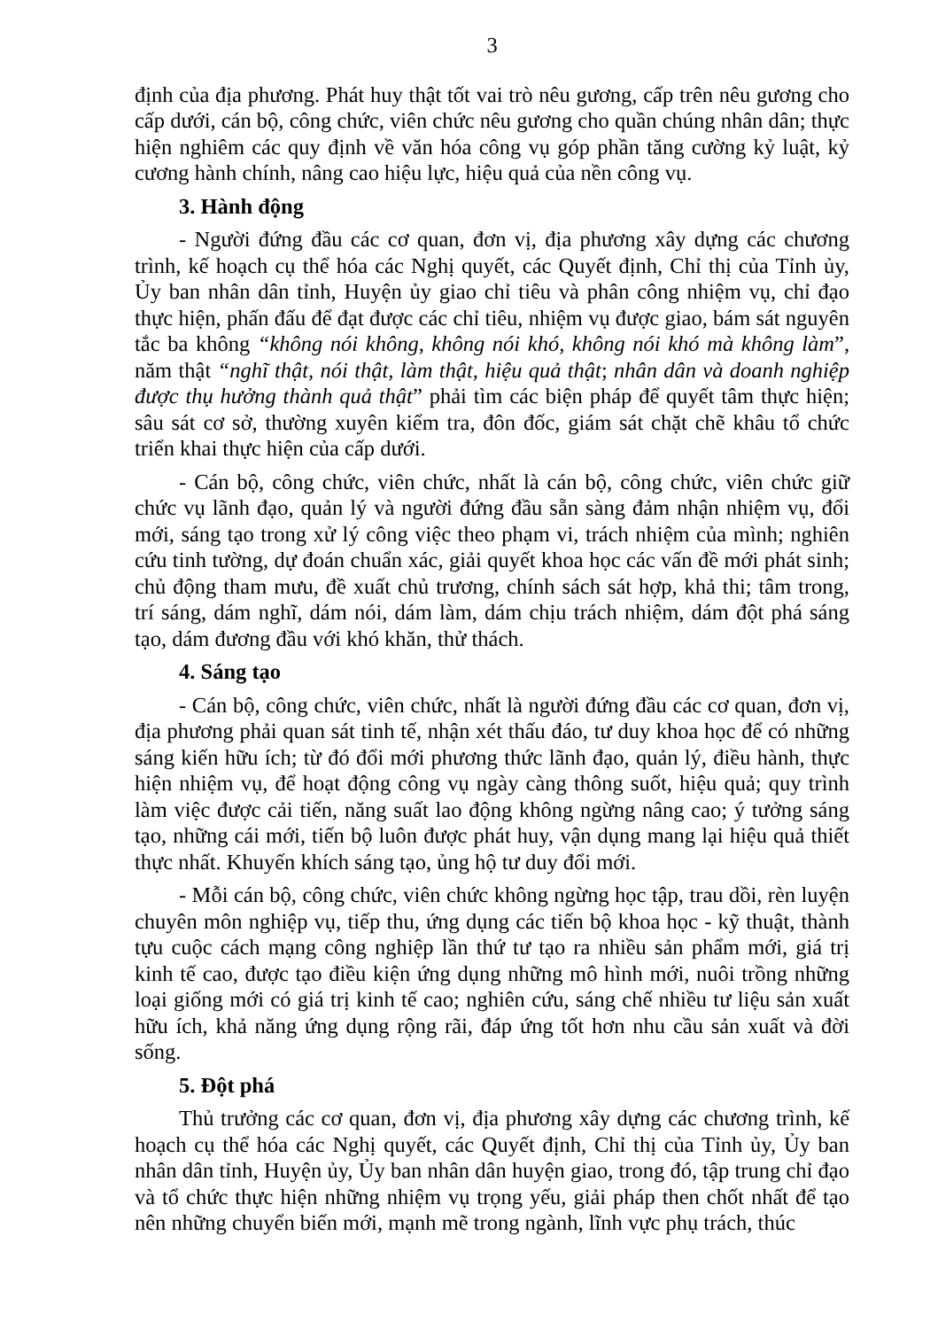3
định của địa phương. Phát huy thật tốt vai trò nêu gương, cấp trên nêu gương cho cấp dưới, cán bộ, công chức, viên chức nêu gương cho quần chúng nhân dân; thực hiện nghiêm các quy định về văn hóa công vụ góp phần tăng cường kỷ luật, kỷ cương hành chính, nâng cao hiệu lực, hiệu quả của nền công vụ.
3. Hành động
- Người đứng đầu các cơ quan, đơn vị, địa phương xây dựng các chương trình, kế hoạch cụ thể hóa các Nghị quyết, các Quyết định, Chỉ thị của Tỉnh ủy, Ủy ban nhân dân tỉnh, Huyện ủy giao chỉ tiêu và phân công nhiệm vụ, chỉ đạo thực hiện, phấn đấu để đạt được các chỉ tiêu, nhiệm vụ được giao, bám sát nguyên tắc ba không “không nói không, không nói khó, không nói khó mà không làm”, năm thật “nghĩ thật, nói thật, làm thật, hiệu quả thật; nhân dân và doanh nghiệp được thụ hưởng thành quả thật” phải tìm các biện pháp để quyết tâm thực hiện; sâu sát cơ sở, thường xuyên kiểm tra, đôn đốc, giám sát chặt chẽ khâu tổ chức triển khai thực hiện của cấp dưới.
- Cán bộ, công chức, viên chức, nhất là cán bộ, công chức, viên chức giữ chức vụ lãnh đạo, quản lý và người đứng đầu sẵn sàng đảm nhận nhiệm vụ, đổi mới, sáng tạo trong xử lý công việc theo phạm vi, trách nhiệm của mình; nghiên cứu tinh tường, dự đoán chuẩn xác, giải quyết khoa học các vấn đề mới phát sinh; chủ động tham mưu, đề xuất chủ trương, chính sách sát hợp, khả thi; tâm trong, trí sáng, dám nghĩ, dám nói, dám làm, dám chịu trách nhiệm, dám đột phá sáng tạo, dám đương đầu với khó khăn, thử thách.
4. Sáng tạo
- Cán bộ, công chức, viên chức, nhất là người đứng đầu các cơ quan, đơn vị, địa phương phải quan sát tinh tế, nhận xét thấu đáo, tư duy khoa học để có những sáng kiến hữu ích; từ đó đổi mới phương thức lãnh đạo, quản lý, điều hành, thực hiện nhiệm vụ, để hoạt động công vụ ngày càng thông suốt, hiệu quả; quy trình làm việc được cải tiến, năng suất lao động không ngừng nâng cao; ý tưởng sáng tạo, những cái mới, tiến bộ luôn được phát huy, vận dụng mang lại hiệu quả thiết thực nhất. Khuyến khích sáng tạo, ủng hộ tư duy đổi mới.
- Mỗi cán bộ, công chức, viên chức không ngừng học tập, trau dồi, rèn luyện chuyên môn nghiệp vụ, tiếp thu, ứng dụng các tiến bộ khoa học - kỹ thuật, thành tựu cuộc cách mạng công nghiệp lần thứ tư tạo ra nhiều sản phẩm mới, giá trị kinh tế cao, được tạo điều kiện ứng dụng những mô hình mới, nuôi trồng những loại giống mới có giá trị kinh tế cao; nghiên cứu, sáng chế nhiều tư liệu sản xuất hữu ích, khả năng ứng dụng rộng rãi, đáp ứng tốt hơn nhu cầu sản xuất và đời sống.
5. Đột phá
Thủ trưởng các cơ quan, đơn vị, địa phương xây dựng các chương trình, kế hoạch cụ thể hóa các Nghị quyết, các Quyết định, Chỉ thị của Tỉnh ủy, Ủy ban nhân dân tỉnh, Huyện ủy, Ủy ban nhân dân huyện giao, trong đó, tập trung chỉ đạo và tổ chức thực hiện những nhiệm vụ trọng yếu, giải pháp then chốt nhất để tạo nên những chuyển biến mới, mạnh mẽ trong ngành, lĩnh vực phụ trách, thúc